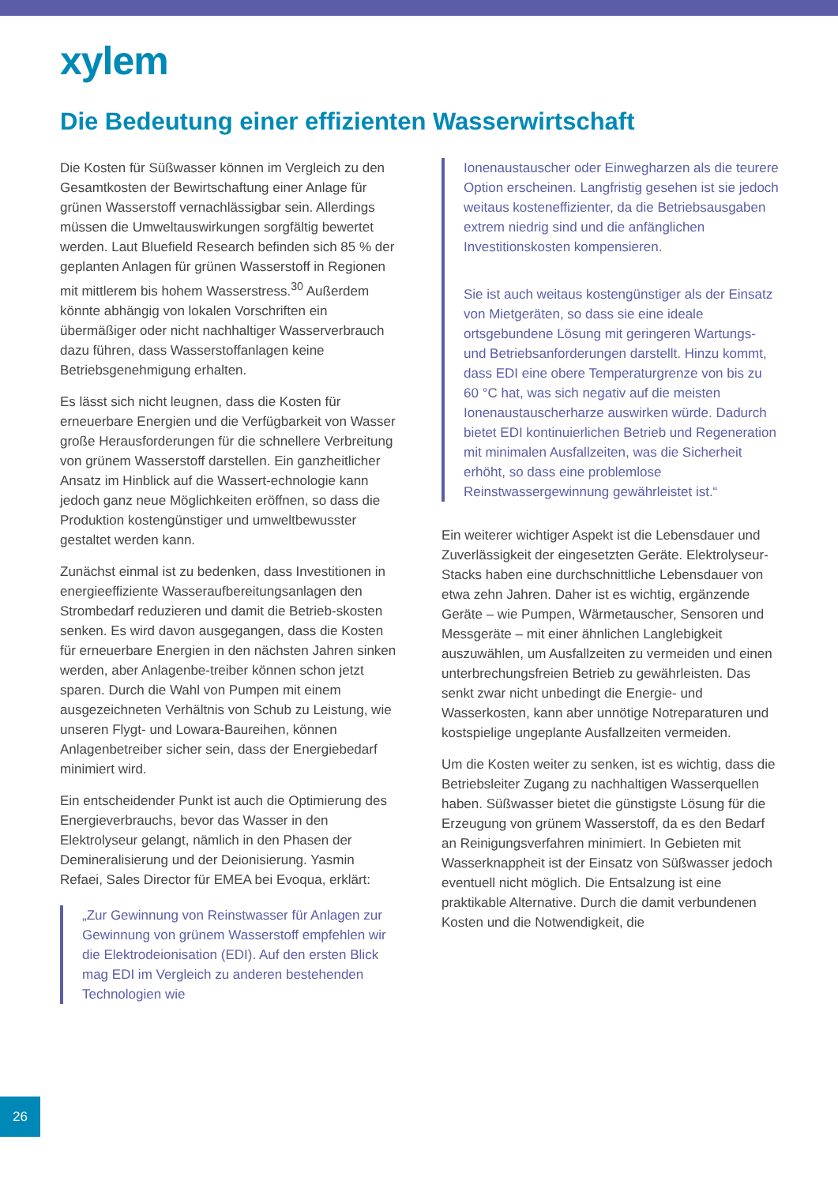xylem
Die Bedeutung einer effizienten Wasserwirtschaft
Die Kosten für Süßwasser können im Vergleich zu den Gesamtkosten der Bewirtschaftung einer Anlage für grünen Wasserstoff vernachlässigbar sein. Allerdings müssen die Umweltauswirkungen sorgfältig bewertet werden. Laut Bluefield Research befinden sich 85 % der geplanten Anlagen für grünen Wasserstoff in Regionen mit mittlerem bis hohem Wasserstress.<sup>30</sup> Außerdem könnte abhängig von lokalen Vorschriften ein übermäßiger oder nicht nachhaltiger Wasserverbrauch dazu führen, dass Wasserstoffanlagen keine Betriebsgenehmigung erhalten.
Es lässt sich nicht leugnen, dass die Kosten für erneuerbare Energien und die Verfügbarkeit von Wasser große Herausforderungen für die schnellere Verbreitung von grünem Wasserstoff darstellen. Ein ganzheitlicher Ansatz im Hinblick auf die Wassert-echnologie kann jedoch ganz neue Möglichkeiten eröffnen, so dass die Produktion kostengünstiger und umweltbewusster gestaltet werden kann.
Zunächst einmal ist zu bedenken, dass Investitionen in energieeffiziente Wasseraufbereitungsanlagen den Strombedarf reduzieren und damit die Betrieb-skosten senken. Es wird davon ausgegangen, dass die Kosten für erneuerbare Energien in den nächsten Jahren sinken werden, aber Anlagenbe-treiber können schon jetzt sparen. Durch die Wahl von Pumpen mit einem ausgezeichneten Verhältnis von Schub zu Leistung, wie unseren Flygt- und Lowara-Baureihen, können Anlagenbetreiber sicher sein, dass der Energiebedarf minimiert wird.
Ein entscheidender Punkt ist auch die Optimierung des Energieverbrauchs, bevor das Wasser in den Elektrolyseur gelangt, nämlich in den Phasen der Demineralisierung und der Deionisierung. Yasmin Refaei, Sales Director für EMEA bei Evoqua, erklärt:
„Zur Gewinnung von Reinstwasser für Anlagen zur Gewinnung von grünem Wasserstoff empfehlen wir die Elektrodeionisation (EDI). Auf den ersten Blick mag EDI im Vergleich zu anderen bestehenden Technologien wie
Ionenaustauscher oder Einwegharzen als die teurere Option erscheinen. Langfristig gesehen ist sie jedoch weitaus kosteneffizienter, da die Betriebsausgaben extrem niedrig sind und die anfänglichen Investitionskosten kompensieren.
Sie ist auch weitaus kostengünstiger als der Einsatz von Mietgeräten, so dass sie eine ideale ortsgebundene Lösung mit geringeren Wartungs- und Betriebsanforderungen darstellt. Hinzu kommt, dass EDI eine obere Temperaturgrenze von bis zu 60 °C hat, was sich negativ auf die meisten Ionenaustauscherharze auswirken würde. Dadurch bietet EDI kontinuierlichen Betrieb und Regeneration mit minimalen Ausfallzeiten, was die Sicherheit erhöht, so dass eine problemlose Reinstwassergewinnung gewährleistet ist.“
Ein weiterer wichtiger Aspekt ist die Lebensdauer und Zuverlässigkeit der eingesetzten Geräte. Elektrolyseur-Stacks haben eine durchschnittliche Lebensdauer von etwa zehn Jahren. Daher ist es wichtig, ergänzende Geräte – wie Pumpen, Wärmetauscher, Sensoren und Messgeräte – mit einer ähnlichen Langlebigkeit auszuwählen, um Ausfallzeiten zu vermeiden und einen unterbrechungsfreien Betrieb zu gewährleisten. Das senkt zwar nicht unbedingt die Energie- und Wasserkosten, kann aber unnötige Notreparaturen und kostspielige ungeplante Ausfallzeiten vermeiden.
Um die Kosten weiter zu senken, ist es wichtig, dass die Betriebsleiter Zugang zu nachhaltigen Wasserquellen haben. Süßwasser bietet die günstigste Lösung für die Erzeugung von grünem Wasserstoff, da es den Bedarf an Reinigungsverfahren minimiert. In Gebieten mit Wasserknappheit ist der Einsatz von Süßwasser jedoch eventuell nicht möglich. Die Entsalzung ist eine praktikable Alternative. Durch die damit verbundenen Kosten und die Notwendigkeit, die
26